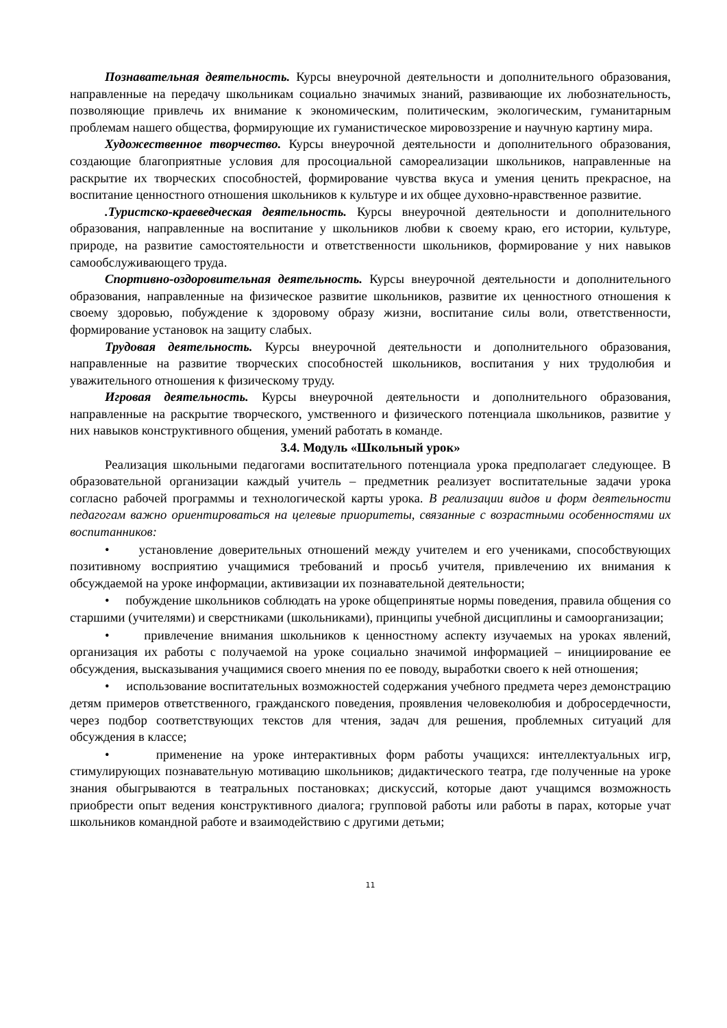Познавательная деятельность. Курсы внеурочной деятельности и дополнительного образования, направленные на передачу школьникам социально значимых знаний, развивающие их любознательность, позволяющие привлечь их внимание к экономическим, политическим, экологическим, гуманитарным проблемам нашего общества, формирующие их гуманистическое мировоззрение и научную картину мира.
Художественное творчество. Курсы внеурочной деятельности и дополнительного образования, создающие благоприятные условия для просоциальной самореализации школьников, направленные на раскрытие их творческих способностей, формирование чувства вкуса и умения ценить прекрасное, на воспитание ценностного отношения школьников к культуре и их общее духовно-нравственное развитие.
.Туристско-краеведческая деятельность. Курсы внеурочной деятельности и дополнительного образования, направленные на воспитание у школьников любви к своему краю, его истории, культуре, природе, на развитие самостоятельности и ответственности школьников, формирование у них навыков самообслуживающего труда.
Спортивно-оздоровительная деятельность. Курсы внеурочной деятельности и дополнительного образования, направленные на физическое развитие школьников, развитие их ценностного отношения к своему здоровью, побуждение к здоровому образу жизни, воспитание силы воли, ответственности, формирование установок на защиту слабых.
Трудовая деятельность. Курсы внеурочной деятельности и дополнительного образования, направленные на развитие творческих способностей школьников, воспитания у них трудолюбия и уважительного отношения к физическому труду.
Игровая деятельность. Курсы внеурочной деятельности и дополнительного образования, направленные на раскрытие творческого, умственного и физического потенциала школьников, развитие у них навыков конструктивного общения, умений работать в команде.
3.4. Модуль «Школьный урок»
Реализация школьными педагогами воспитательного потенциала урока предполагает следующее. В образовательной организации каждый учитель – предметник реализует воспитательные задачи урока согласно рабочей программы и технологической карты урока. В реализации видов и форм деятельности педагогам важно ориентироваться на целевые приоритеты, связанные с возрастными особенностями их воспитанников:
• установление доверительных отношений между учителем и его учениками, способствующих позитивному восприятию учащимися требований и просьб учителя, привлечению их внимания к обсуждаемой на уроке информации, активизации их познавательной деятельности;
• побуждение школьников соблюдать на уроке общепринятые нормы поведения, правила общения со старшими (учителями) и сверстниками (школьниками), принципы учебной дисциплины и самоорганизации;
• привлечение внимания школьников к ценностному аспекту изучаемых на уроках явлений, организация их работы с получаемой на уроке социально значимой информацией – инициирование ее обсуждения, высказывания учащимися своего мнения по ее поводу, выработки своего к ней отношения;
• использование воспитательных возможностей содержания учебного предмета через демонстрацию детям примеров ответственного, гражданского поведения, проявления человеколюбия и добросердечности, через подбор соответствующих текстов для чтения, задач для решения, проблемных ситуаций для обсуждения в классе;
• применение на уроке интерактивных форм работы учащихся: интеллектуальных игр, стимулирующих познавательную мотивацию школьников; дидактического театра, где полученные на уроке знания обыгрываются в театральных постановках; дискуссий, которые дают учащимся возможность приобрести опыт ведения конструктивного диалога; групповой работы или работы в парах, которые учат школьников командной работе и взаимодействию с другими детьми;
11